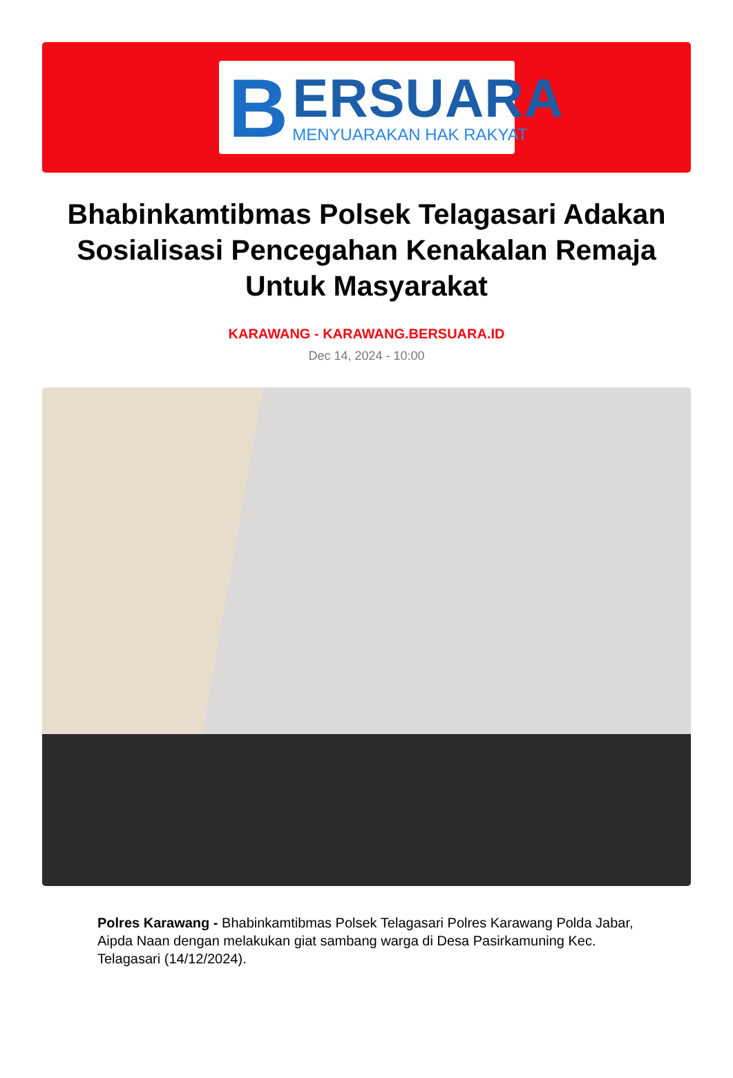B
ERSUARA
MENYUARAKAN HAK RAKYAT
Bhabinkamtibmas Polsek Telagasari Adakan Sosialisasi Pencegahan Kenakalan Remaja Untuk Masyarakat
KARAWANG - KARAWANG.BERSUARA.ID
Dec 14, 2024 - 10:00
Polres Karawang - Bhabinkamtibmas Polsek Telagasari Polres Karawang Polda Jabar, Aipda Naan dengan melakukan giat sambang warga di Desa Pasirkamuning Kec. Telagasari (14/12/2024).